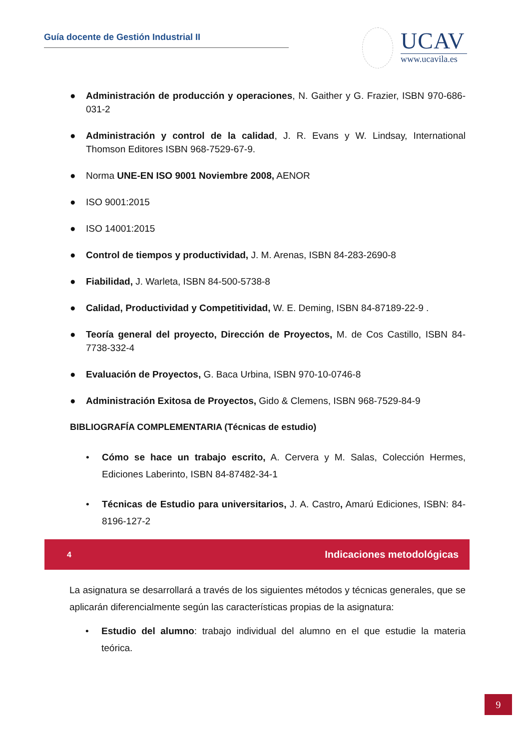Guía docente de Gestión Industrial II
UCAV
www.ucavila.es
● Administración de producción y operaciones, N. Gaither y G. Frazier, ISBN 970-686-031-2
● Administración y control de la calidad, J. R. Evans y W. Lindsay, International Thomson Editores ISBN 968-7529-67-9.
● Norma UNE-EN ISO 9001 Noviembre 2008, AENOR
● ISO 9001:2015
● ISO 14001:2015
● Control de tiempos y productividad, J. M. Arenas, ISBN 84-283-2690-8
● Fiabilidad, J. Warleta, ISBN 84-500-5738-8
● Calidad, Productividad y Competitividad, W. E. Deming, ISBN 84-87189-22-9 .
● Teoría general del proyecto, Dirección de Proyectos, M. de Cos Castillo, ISBN 84-7738-332-4
● Evaluación de Proyectos, G. Baca Urbina, ISBN 970-10-0746-8
● Administración Exitosa de Proyectos, Gido & Clemens, ISBN 968-7529-84-9
BIBLIOGRAFÍA COMPLEMENTARIA (Técnicas de estudio)
• Cómo se hace un trabajo escrito, A. Cervera y M. Salas, Colección Hermes, Ediciones Laberinto, ISBN 84-87482-34-1
• Técnicas de Estudio para universitarios, J. A. Castro, Amarú Ediciones, ISBN: 84-8196-127-2
4 Indicaciones metodológicas
La asignatura se desarrollará a través de los siguientes métodos y técnicas generales, que se aplicarán diferencialmente según las características propias de la asignatura:
• Estudio del alumno: trabajo individual del alumno en el que estudie la materia teórica.
9